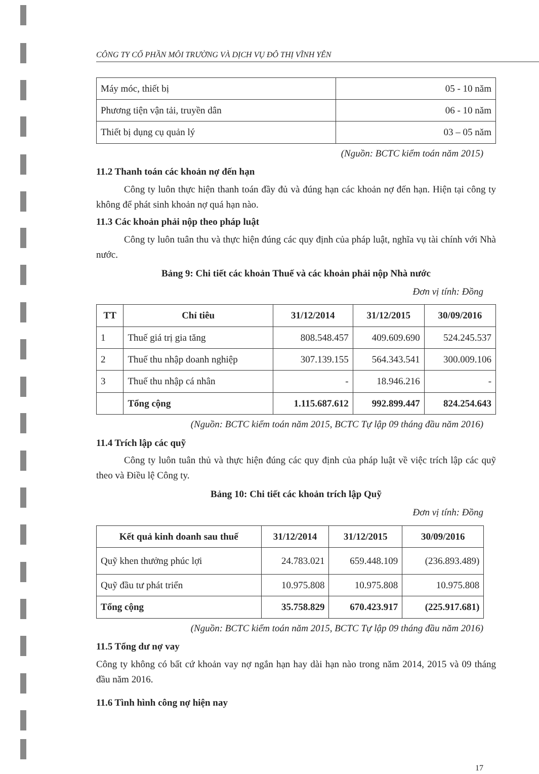CÔNG TY CỔ PHẦN MÔI TRƯỜNG VÀ DỊCH VỤ ĐÔ THỊ VĨNH YÊN
| Máy móc, thiết bị | 05 - 10 năm |
| Phương tiện vận tải, truyền dân | 06 - 10 năm |
| Thiết bị dụng cụ quản lý | 03 – 05 năm |
(Nguồn: BCTC kiểm toán năm 2015)
11.2 Thanh toán các khoản nợ đến hạn
Công ty luôn thực hiện thanh toán đầy đủ và đúng hạn các khoản nợ đến hạn. Hiện tại công ty không để phát sinh khoản nợ quá hạn nào.
11.3 Các khoản phải nộp theo pháp luật
Công ty luôn tuân thu và thực hiện đúng các quy định của pháp luật, nghĩa vụ tài chính với Nhà nước.
Bảng 9: Chi tiết các khoản Thuế và các khoản phải nộp Nhà nước
Đơn vị tính: Đồng
| TT | Chỉ tiêu | 31/12/2014 | 31/12/2015 | 30/09/2016 |
| --- | --- | --- | --- | --- |
| 1 | Thuế giá trị gia tăng | 808.548.457 | 409.609.690 | 524.245.537 |
| 2 | Thuế thu nhập doanh nghiệp | 307.139.155 | 564.343.541 | 300.009.106 |
| 3 | Thuế thu nhập cá nhân | - | 18.946.216 | - |
| | Tổng cộng | 1.115.687.612 | 992.899.447 | 824.254.643 |
(Nguồn: BCTC kiểm toán năm 2015, BCTC Tự lập 09 tháng đầu năm 2016)
11.4 Trích lập các quỹ
Công ty luôn tuân thủ và thực hiện đúng các quy định của pháp luật về việc trích lập các quỹ theo và Điều lệ Công ty.
Bảng 10: Chi tiết các khoản trích lập Quỹ
Đơn vị tính: Đồng
| Kết quả kinh doanh sau thuế | 31/12/2014 | 31/12/2015 | 30/09/2016 |
| --- | --- | --- | --- |
| Quỹ khen thưởng phúc lợi | 24.783.021 | 659.448.109 | (236.893.489) |
| Quỹ đầu tư phát triển | 10.975.808 | 10.975.808 | 10.975.808 |
| Tổng cộng | 35.758.829 | 670.423.917 | (225.917.681) |
(Nguồn: BCTC kiểm toán năm 2015, BCTC Tự lập 09 tháng đầu năm 2016)
11.5 Tổng dư nợ vay
Công ty không có bất cứ khoản vay nợ ngắn hạn hay dài hạn nào trong năm 2014, 2015 và 09 tháng đầu năm 2016.
11.6 Tình hình công nợ hiện nay
17